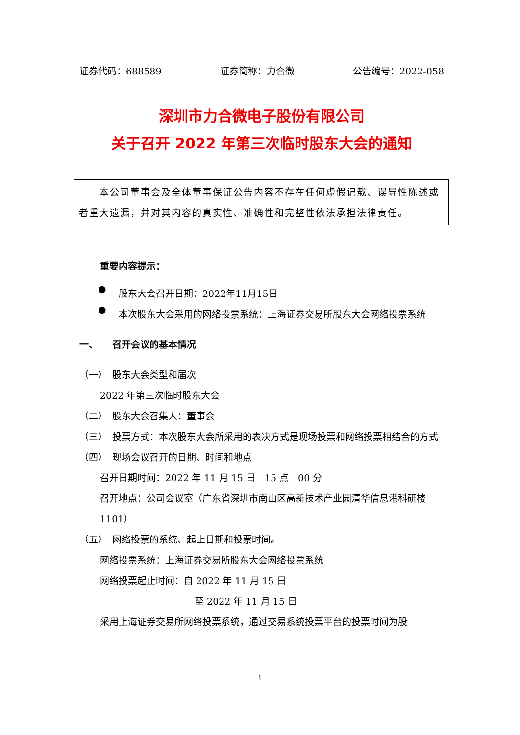证券代码：688589 证券简称：力合微 公告编号：2022-058
深圳市力合微电子股份有限公司
关于召开 2022 年第三次临时股东大会的通知
　　本公司董事会及全体董事保证公告内容不存在任何虚假记载、误导性陈述或者重大遗漏，并对其内容的真实性、准确性和完整性依法承担法律责任。
重要内容提示：
●
股东大会召开日期：2022年11月15日
●
本次股东大会采用的网络投票系统：上海证券交易所股东大会网络投票系统
一、　　召开会议的基本情况
（一）　股东大会类型和届次
2022 年第三次临时股东大会
（二）　股东大会召集人：董事会
（三）　投票方式：本次股东大会所采用的表决方式是现场投票和网络投票相结合的方式
（四）　现场会议召开的日期、时间和地点
召开日期时间：2022 年 11 月 15 日　15 点　00 分
召开地点：公司会议室（广东省深圳市南山区高新技术产业园清华信息港科研楼 1101）
（五）　网络投票的系统、起止日期和投票时间。
网络投票系统：上海证券交易所股东大会网络投票系统
网络投票起止时间：自 2022 年 11 月 15 日
至 2022 年 11 月 15 日
采用上海证券交易所网络投票系统，通过交易系统投票平台的投票时间为股
1